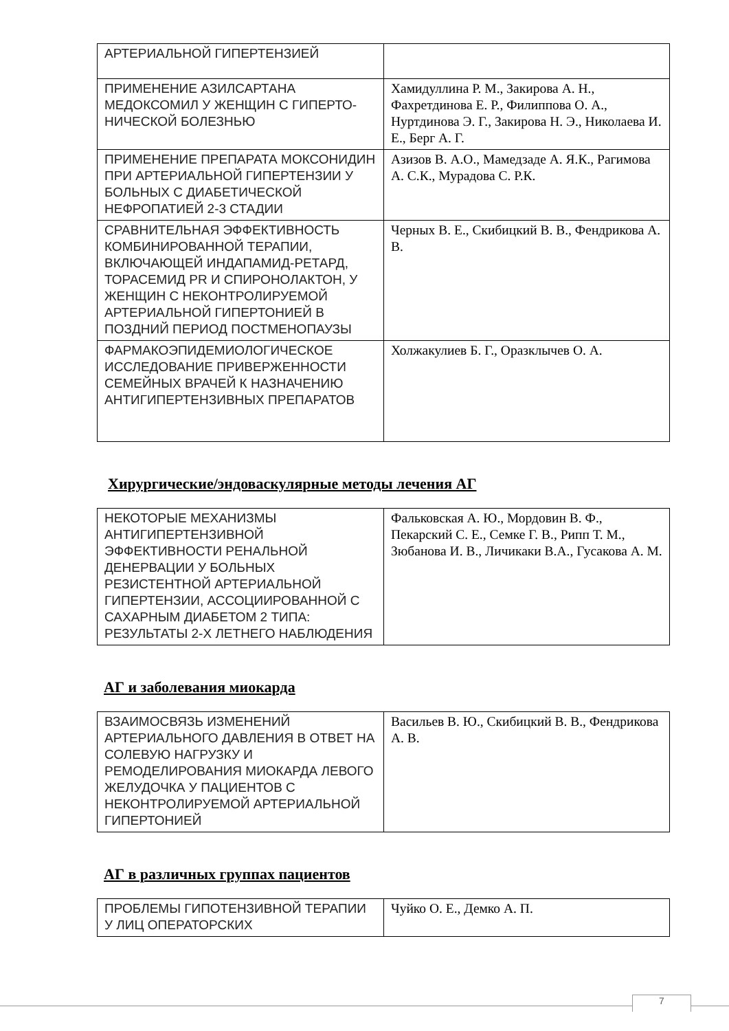| АРТЕРИАЛЬНОЙ ГИПЕРТЕНЗИЕЙ | |
| ПРИМЕНЕНИЕ АЗИЛСАРТАНА МЕДОКСОМИЛ У ЖЕНЩИН С ГИПЕРТО-НИЧЕСКОЙ БОЛЕЗНЬЮ | Хамидуллина Р. М., Закирова А. Н., Фахретдинова Е. Р., Филиппова О. А., Нуртдинова Э. Г., Закирова Н. Э., Николаева И. Е., Берг А. Г. |
| ПРИМЕНЕНИЕ ПРЕПАРАТА МОКСОНИДИН ПРИ АРТЕРИАЛЬНОЙ ГИПЕРТЕНЗИИ У БОЛЬНЫХ С ДИАБЕТИЧЕСКОЙ НЕФРОПАТИЕЙ 2-3 СТАДИИ | Азизов В. А.О., Мамедзаде А. Я.К., Рагимова А. С.К., Мурадова С. Р.К. |
| СРАВНИТЕЛЬНАЯ ЭФФЕКТИВНОСТЬ КОМБИНИРОВАННОЙ ТЕРАПИИ, ВКЛЮЧАЮЩЕЙ ИНДАПАМИД-РЕТАРД, ТОРАСЕМИД PR И СПИРОНОЛАКТОН, У ЖЕНЩИН С НЕКОНТРОЛИРУЕМОЙ АРТЕРИАЛЬНОЙ ГИПЕРТОНИЕЙ В ПОЗДНИЙ ПЕРИОД ПОСТМЕНОПАУЗЫ | Черных В. Е., Скибицкий В. В., Фендрикова А. В. |
| ФАРМАКОЭПИДЕМИОЛОГИЧЕСКОЕ ИССЛЕДОВАНИЕ ПРИВЕРЖЕННОСТИ СЕМЕЙНЫХ ВРАЧЕЙ К НАЗНАЧЕНИЮ АНТИГИПЕРТЕНЗИВНЫХ ПРЕПАРАТОВ | Холжакулиев Б. Г., Оразклычев О. А. |
Хирургические/эндоваскулярные методы лечения АГ
| НЕКОТОРЫЕ МЕХАНИЗМЫ АНТИГИПЕРТЕНЗИВНОЙ ЭФФЕКТИВНОСТИ РЕНАЛЬНОЙ ДЕНЕРВАЦИИ У БОЛЬНЫХ РЕЗИСТЕНТНОЙ АРТЕРИАЛЬНОЙ ГИПЕРТЕНЗИИ, АССОЦИИРОВАННОЙ С САХАРНЫМ ДИАБЕТОМ 2 ТИПА: РЕЗУЛЬТАТЫ 2-Х ЛЕТНЕГО НАБЛЮДЕНИЯ | Фальковская А. Ю., Мордовин В. Ф., Пекарский С. Е., Семке Г. В., Рипп Т. М., Зюбанова И. В., Личикаки В.А., Гусакова А. М. |
АГ и заболевания миокарда
| ВЗАИМОСВЯЗЬ ИЗМЕНЕНИЙ АРТЕРИАЛЬНОГО ДАВЛЕНИЯ В ОТВЕТ НА СОЛЕВУЮ НАГРУЗКУ И РЕМОДЕЛИРОВАНИЯ МИОКАРДА ЛЕВОГО ЖЕЛУДОЧКА У ПАЦИЕНТОВ С НЕКОНТРОЛИРУЕМОЙ АРТЕРИАЛЬНОЙ ГИПЕРТОНИЕЙ | Васильев В. Ю., Скибицкий В. В., Фендрикова А. В. |
АГ в различных группах пациентов
| ПРОБЛЕМЫ ГИПОТЕНЗИВНОЙ ТЕРАПИИ У ЛИЦ ОПЕРАТОРСКИХ | Чуйко О. Е., Демко А. П. |
7